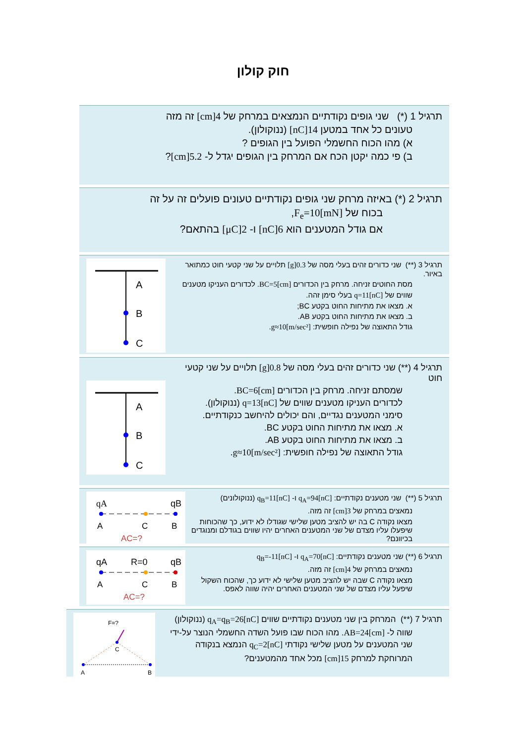חוק קולון
תרגיל 1 (*) שני גופים נקודתיים הנמצאים במרחק של 4[cm] זה מזה
טעונים כל אחד במטען 14[nC] (ננוקולון).
א) מהו הכוח החשמלי הפועל בין הגופים ?
ב) פי כמה יקטן הכח אם המרחק בין הגופים יגדל ל- 5.2[cm]?
תרגיל 2 (*) באיזה מרחק שני גופים נקודתיים טעונים פועלים זה על זה
בכוח של F<sub>e</sub>=10[mN],
אם גודל המטענים הוא 6[nC] ו- 2[μC] בהתאם?
תרגיל 3 (**) שני כדורים זהים בעלי מסה של 0.3[g] תלויים על שני קטעי חוט כמתואר באיור.
מסת החוטים זניחה. מרחק בין הכדורים BC=5[cm]. לכדורים העניקו מטענים
שווים של q=11[nC] בעלי סימן זהה.
א. מצאו את מתיחות החוט בקטע BC;
ב. מצאו את מתיחות החוט בקטע AB.
גודל התאוצה של נפילה חופשית: g≈10[m/sec²].
A
B
C
תרגיל 4 (**) שני כדורים זהים בעלי מסה של 0.8[g] תלויים על שני קטעי חוט
שמסתם זניחה. מרחק בין הכדורים BC=6[cm].
לכדורים העניקו מטענים שווים של q=13[nC] (ננוקולון).
סימני המטענים נגדיים, והם יכולים להיחשב כנקודתיים.
א. מצאו את מתיחות החוט בקטע BC.
ב. מצאו את מתיחות החוט בקטע AB.
גודל התאוצה של נפילה חופשית: g≈10[m/sec²].
A
B
C
תרגיל 5 (**) שני מטענים נקודתיים: q<sub>A</sub>=94[nC] ו- q<sub>B</sub>=11[nC] (ננוקולונים)
נמאצים במרחק של 3[cm] זה מזה.
מצאו נקודה C בה יש להציב מטען שלישי שגודלו לא ידוע, כך שהכוחות שיפעלו עליו מצדם של שני המטענים האחרים יהיו שווים בגודלם ומנוגדים בכיוונם?
qA
qB
A
C
B
AC=?
תרגיל 6 (**) שני מטענים נקודתיים: q<sub>A</sub>=70[nC] ו- q<sub>B</sub>=-11[nC]
נמאצים במרחק של 4[cm] זה מזה.
מצאו נקודה C שבה יש להציב מטען שלישי לא ידוע כך, שהכוח השקול שיפעל עליו מצדם של שני המטענים האחרים יהיה שווה לאפס.
R=0
qA
qB
A
C
B
AC=?
תרגיל 7 (**) המרחק בין שני מטענים נקודתיים שווים q<sub>A</sub>=q<sub>B</sub>=26[nC] (ננוקולון)
שווה ל- AB=24[cm]. מהו הכוח שבו פועל השדה החשמלי הנוצר על-ידי
שני המטענים על מטען שלישי נקודתי q<sub>C</sub>=2[nC] הנמצא בנקודה
המרוחקת למרחק 15[cm] מכל אחד מהמטענים?
F=?
C
A
B